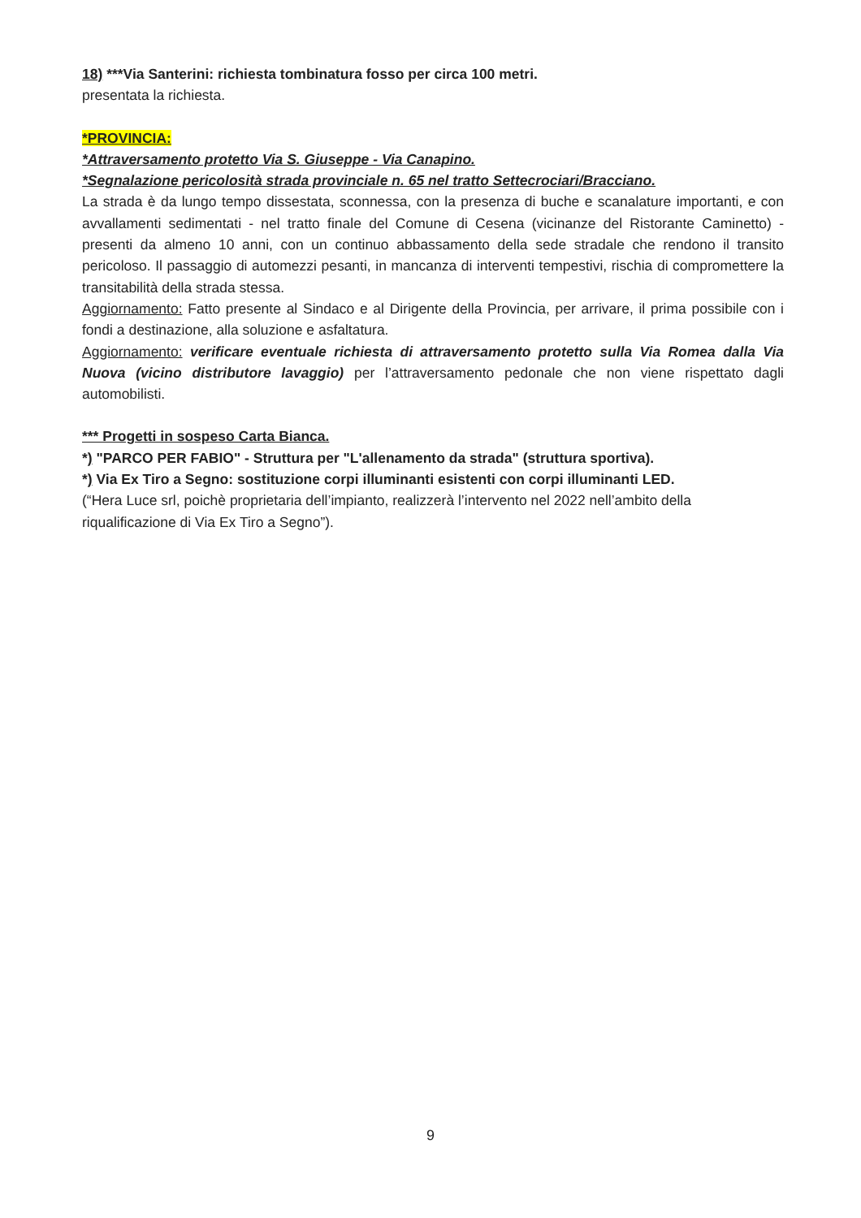18) ***Via Santerini: richiesta tombinatura fosso per circa 100 metri.
presentata la richiesta.
*PROVINCIA:
*Attraversamento protetto Via S. Giuseppe - Via Canapino.
*Segnalazione pericolosità strada provinciale n. 65 nel tratto Settecrociari/Bracciano.
La strada è da lungo tempo dissestata, sconnessa, con la presenza di buche e scanalature importanti, e con avvallamenti sedimentati - nel tratto finale del Comune di Cesena (vicinanze del Ristorante Caminetto) - presenti da almeno 10 anni, con un continuo abbassamento della sede stradale che rendono il transito pericoloso. Il passaggio di automezzi pesanti, in mancanza di interventi tempestivi, rischia di compromettere la transitabilità della strada stessa.
Aggiornamento: Fatto presente al Sindaco e al Dirigente della Provincia, per arrivare, il prima possibile con i fondi a destinazione, alla soluzione e asfaltatura.
Aggiornamento: verificare eventuale richiesta di attraversamento protetto sulla Via Romea dalla Via Nuova (vicino distributore lavaggio) per l’attraversamento pedonale che non viene rispettato dagli automobilisti.
*** Progetti in sospeso Carta Bianca.
*) "PARCO PER FABIO" - Struttura per "L'allenamento da strada" (struttura sportiva).
*) Via Ex Tiro a Segno: sostituzione corpi illuminanti esistenti con corpi illuminanti LED.
(“Hera Luce srl, poichè proprietaria dell’impianto, realizzerà l’intervento nel 2022 nell’ambito della riqualificazione di Via Ex Tiro a Segno”).
9